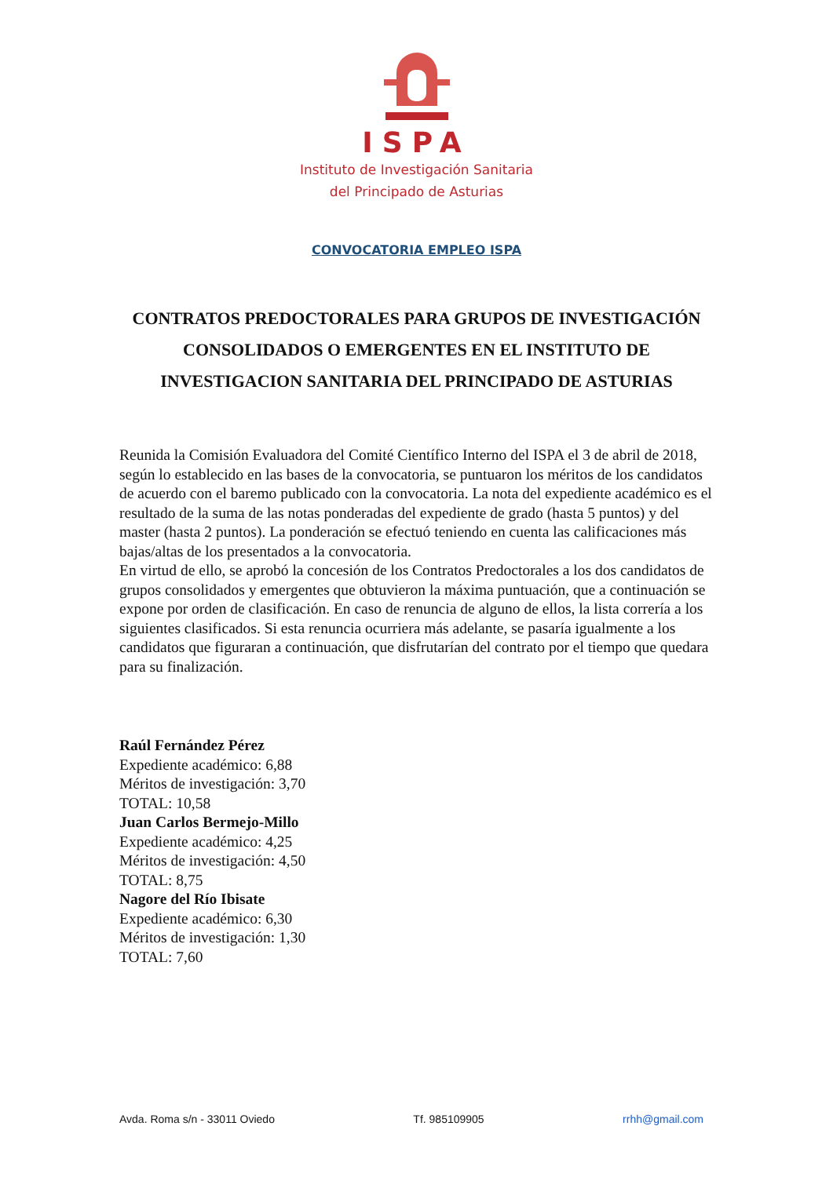ISPA
Instituto de Investigación Sanitaria
del Principado de Asturias
CONVOCATORIA EMPLEO ISPA
CONTRATOS PREDOCTORALES PARA GRUPOS DE INVESTIGACIÓN CONSOLIDADOS O EMERGENTES EN EL INSTITUTO DE INVESTIGACION SANITARIA DEL PRINCIPADO DE ASTURIAS
Reunida la Comisión Evaluadora del Comité Científico Interno del ISPA el 3 de abril de 2018, según lo establecido en las bases de la convocatoria, se puntuaron los méritos de los candidatos de acuerdo con el baremo publicado con la convocatoria. La nota del expediente académico es el resultado de la suma de las notas ponderadas del expediente de grado (hasta 5 puntos) y del master (hasta 2 puntos). La ponderación se efectuó teniendo en cuenta las calificaciones más bajas/altas de los presentados a la convocatoria.
En virtud de ello, se aprobó la concesión de los Contratos Predoctorales a los dos candidatos de grupos consolidados y emergentes que obtuvieron la máxima puntuación, que a continuación se expone por orden de clasificación. En caso de renuncia de alguno de ellos, la lista correría a los siguientes clasificados. Si esta renuncia ocurriera más adelante, se pasaría igualmente a los candidatos que figuraran a continuación, que disfrutarían del contrato por el tiempo que quedara para su finalización.
Raúl Fernández Pérez
Expediente académico: 6,88
Méritos de investigación: 3,70
TOTAL: 10,58
Juan Carlos Bermejo-Millo
Expediente académico: 4,25
Méritos de investigación: 4,50
TOTAL: 8,75
Nagore del Río Ibisate
Expediente académico: 6,30
Méritos de investigación: 1,30
TOTAL: 7,60
Avda. Roma s/n - 33011 Oviedo Tf. 985109905 rrhh@gmail.com